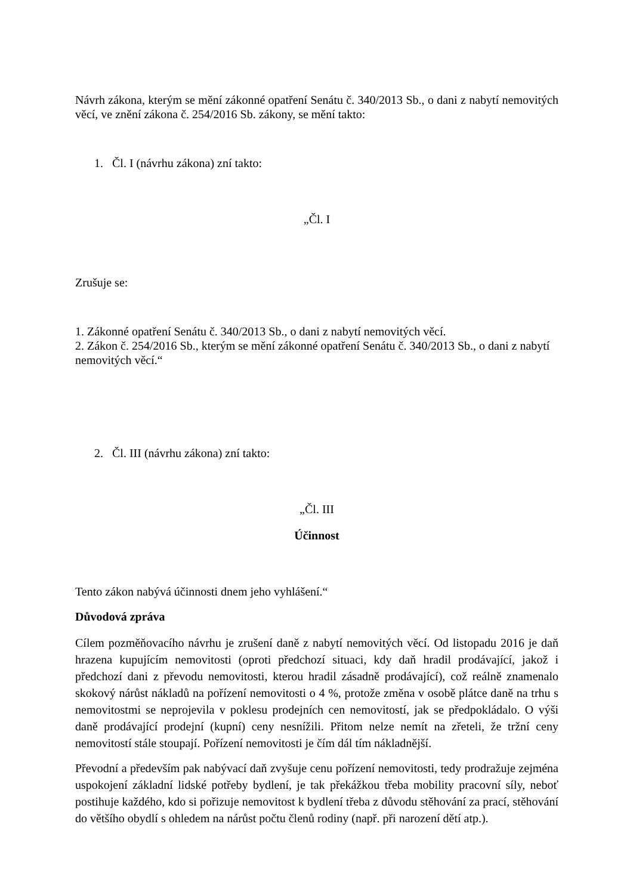Návrh zákona, kterým se mění zákonné opatření Senátu č. 340/2013 Sb., o dani z nabytí nemovitých věcí, ve znění zákona č. 254/2016 Sb. zákony, se mění takto:
1. Čl. I (návrhu zákona) zní takto:
„Čl. I
Zrušuje se:
1. Zákonné opatření Senátu č. 340/2013 Sb., o dani z nabytí nemovitých věcí.
2. Zákon č. 254/2016 Sb., kterým se mění zákonné opatření Senátu č. 340/2013 Sb., o dani z nabytí nemovitých věcí.“
2. Čl. III (návrhu zákona) zní takto:
„Čl. III
Účinnost
Tento zákon nabývá účinnosti dnem jeho vyhlášení.“
Důvodová zpráva
Cílem pozměňovacího návrhu je zrušení daně z nabytí nemovitých věcí. Od listopadu 2016 je daň hrazena kupujícím nemovitosti (oproti předchozí situaci, kdy daň hradil prodávající, jakož i předchozí dani z převodu nemovitosti, kterou hradil zásadně prodávající), což reálně znamenalo skokový nárůst nákladů na pořízení nemovitosti o 4 %, protože změna v osobě plátce daně na trhu s nemovitostmi se neprojevila v poklesu prodejních cen nemovitostí, jak se předpokládalo. O výši daně prodávající prodejní (kupní) ceny nesnížili. Přitom nelze nemít na zřeteli, že tržní ceny nemovitostí stále stoupají. Pořízení nemovitosti je čím dál tím nákladnější.
Převodní a především pak nabývací daň zvyšuje cenu pořízení nemovitosti, tedy prodražuje zejména uspokojení základní lidské potřeby bydlení, je tak překážkou třeba mobility pracovní síly, neboť postihuje každého, kdo si pořizuje nemovitost k bydlení třeba z důvodu stěhování za prací, stěhování do většího obydlí s ohledem na nárůst počtu členů rodiny (např. při narození dětí atp.).